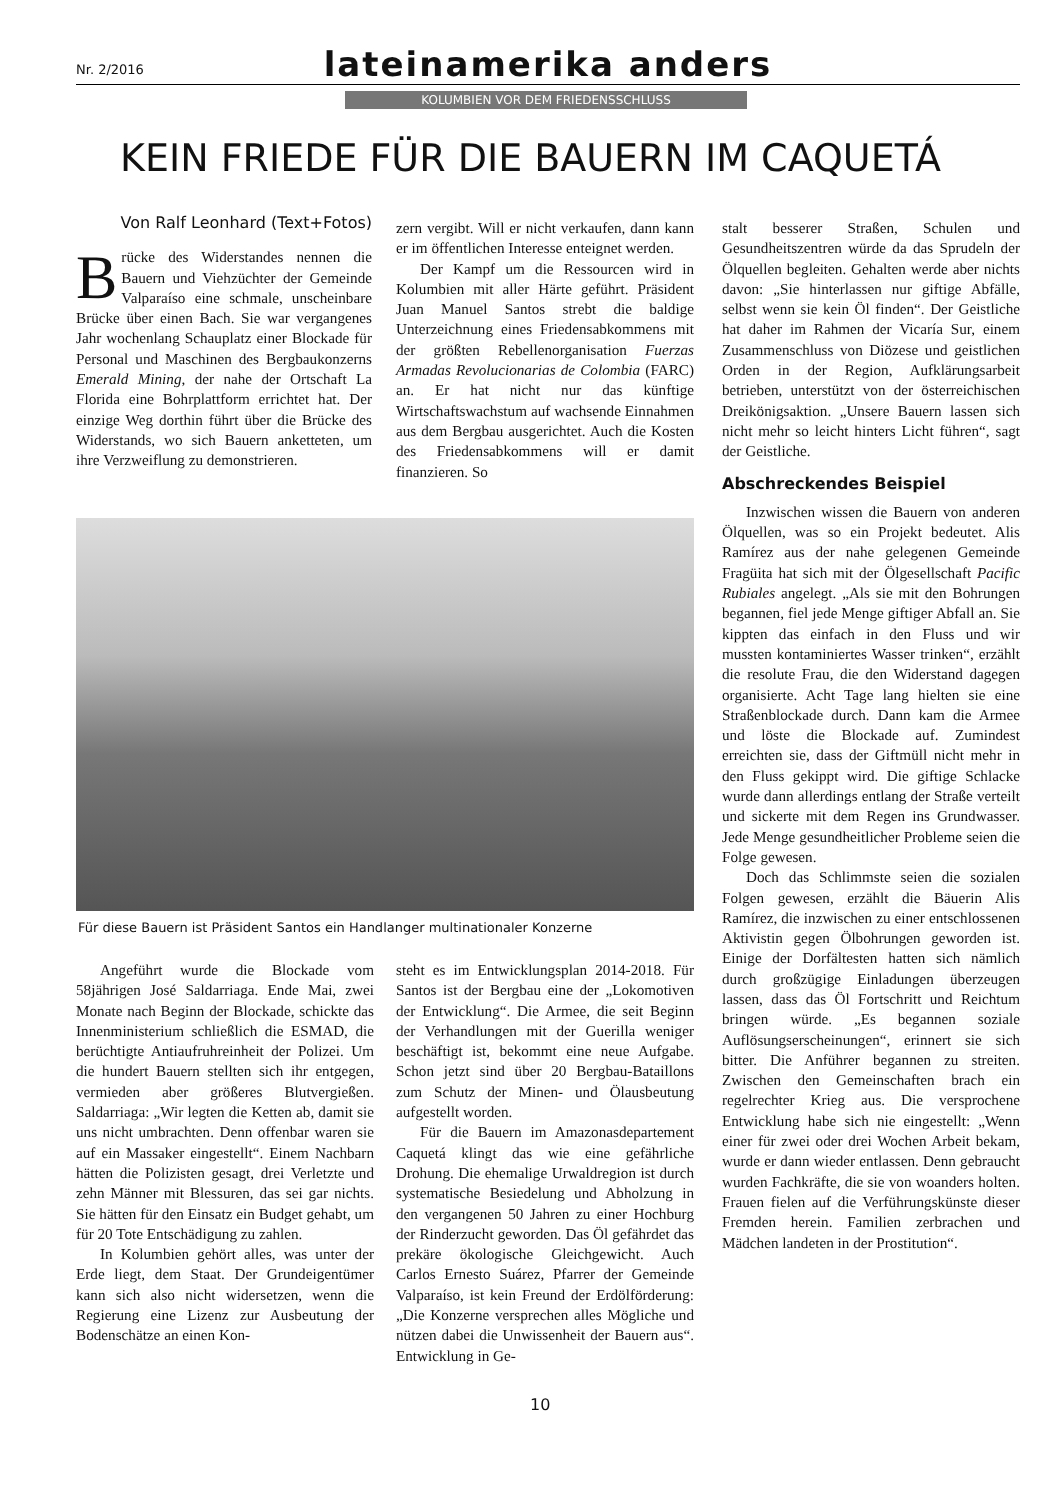Nr. 2/2016
lateinamerika anders
KOLUMBIEN VOR DEM FRIEDENSSCHLUSS
KEIN FRIEDE FÜR DIE BAUERN IM CAQUETÁ
Von Ralf Leonhard (Text+Fotos)
Brücke des Widerstandes nennen die Bauern und Viehzüchter der Gemeinde Valparaíso eine schmale, unscheinbare Brücke über einen Bach. Sie war vergangenes Jahr wochenlang Schauplatz einer Blockade für Personal und Maschinen des Bergbaukonzerns Emerald Mining, der nahe der Ortschaft La Florida eine Bohrplattform errichtet hat. Der einzige Weg dorthin führt über die Brücke des Widerstands, wo sich Bauern anketteten, um ihre Verzweiflung zu demonstrieren.
zern vergibt. Will er nicht verkaufen, dann kann er im öffentlichen Interesse enteignet werden.
Der Kampf um die Ressourcen wird in Kolumbien mit aller Härte geführt. Präsident Juan Manuel Santos strebt die baldige Unterzeichnung eines Friedensabkommens mit der größten Rebellenorganisation Fuerzas Armadas Revolucionarias de Colombia (FARC) an. Er hat nicht nur das künftige Wirtschaftswachstum auf wachsende Einnahmen aus dem Bergbau ausgerichtet. Auch die Kosten des Friedensabkommens will er damit finanzieren. So
Für diese Bauern ist Präsident Santos ein Handlanger multinationaler Konzerne
Angeführt wurde die Blockade vom 58jährigen José Saldarriaga. Ende Mai, zwei Monate nach Beginn der Blockade, schickte das Innenministerium schließlich die ESMAD, die berüchtigte Antiaufruhreinheit der Polizei. Um die hundert Bauern stellten sich ihr entgegen, vermieden aber größeres Blutvergießen. Saldarriaga: „Wir legten die Ketten ab, damit sie uns nicht umbrachten. Denn offenbar waren sie auf ein Massaker eingestellt“. Einem Nachbarn hätten die Polizisten gesagt, drei Verletzte und zehn Männer mit Blessuren, das sei gar nichts. Sie hätten für den Einsatz ein Budget gehabt, um für 20 Tote Entschädigung zu zahlen.
In Kolumbien gehört alles, was unter der Erde liegt, dem Staat. Der Grundeigentümer kann sich also nicht widersetzen, wenn die Regierung eine Lizenz zur Ausbeutung der Bodenschätze an einen Kon-
steht es im Entwicklungsplan 2014-2018. Für Santos ist der Bergbau eine der „Lokomotiven der Entwicklung“. Die Armee, die seit Beginn der Verhandlungen mit der Guerilla weniger beschäftigt ist, bekommt eine neue Aufgabe. Schon jetzt sind über 20 Bergbau-Bataillons zum Schutz der Minen- und Ölausbeutung aufgestellt worden.
Für die Bauern im Amazonasdepartement Caquetá klingt das wie eine gefährliche Drohung. Die ehemalige Urwaldregion ist durch systematische Besiedelung und Abholzung in den vergangenen 50 Jahren zu einer Hochburg der Rinderzucht geworden. Das Öl gefährdet das prekäre ökologische Gleichgewicht. Auch Carlos Ernesto Suárez, Pfarrer der Gemeinde Valparaíso, ist kein Freund der Erdölförderung: „Die Konzerne versprechen alles Mögliche und nützen dabei die Unwissenheit der Bauern aus“. Entwicklung in Ge-
stalt besserer Straßen, Schulen und Gesundheitszentren würde da das Sprudeln der Ölquellen begleiten. Gehalten werde aber nichts davon: „Sie hinterlassen nur giftige Abfälle, selbst wenn sie kein Öl finden“. Der Geistliche hat daher im Rahmen der Vicaría Sur, einem Zusammenschluss von Diözese und geistlichen Orden in der Region, Aufklärungsarbeit betrieben, unterstützt von der österreichischen Dreikönigsaktion. „Unsere Bauern lassen sich nicht mehr so leicht hinters Licht führen“, sagt der Geistliche.
Abschreckendes Beispiel
Inzwischen wissen die Bauern von anderen Ölquellen, was so ein Projekt bedeutet. Alis Ramírez aus der nahe gelegenen Gemeinde Fragüita hat sich mit der Ölgesellschaft Pacific Rubiales angelegt. „Als sie mit den Bohrungen begannen, fiel jede Menge giftiger Abfall an. Sie kippten das einfach in den Fluss und wir mussten kontaminiertes Wasser trinken“, erzählt die resolute Frau, die den Widerstand dagegen organisierte. Acht Tage lang hielten sie eine Straßenblockade durch. Dann kam die Armee und löste die Blockade auf. Zumindest erreichten sie, dass der Giftmüll nicht mehr in den Fluss gekippt wird. Die giftige Schlacke wurde dann allerdings entlang der Straße verteilt und sickerte mit dem Regen ins Grundwasser. Jede Menge gesundheitlicher Probleme seien die Folge gewesen.
Doch das Schlimmste seien die sozialen Folgen gewesen, erzählt die Bäuerin Alis Ramírez, die inzwischen zu einer entschlossenen Aktivistin gegen Ölbohrungen geworden ist. Einige der Dorfältesten hatten sich nämlich durch großzügige Einladungen überzeugen lassen, dass das Öl Fortschritt und Reichtum bringen würde. „Es begannen soziale Auflösungserscheinungen“, erinnert sie sich bitter. Die Anführer begannen zu streiten. Zwischen den Gemeinschaften brach ein regelrechter Krieg aus. Die versprochene Entwicklung habe sich nie eingestellt: „Wenn einer für zwei oder drei Wochen Arbeit bekam, wurde er dann wieder entlassen. Denn gebraucht wurden Fachkräfte, die sie von woanders holten. Frauen fielen auf die Verführungskünste dieser Fremden herein. Familien zerbrachen und Mädchen landeten in der Prostitution“.
10